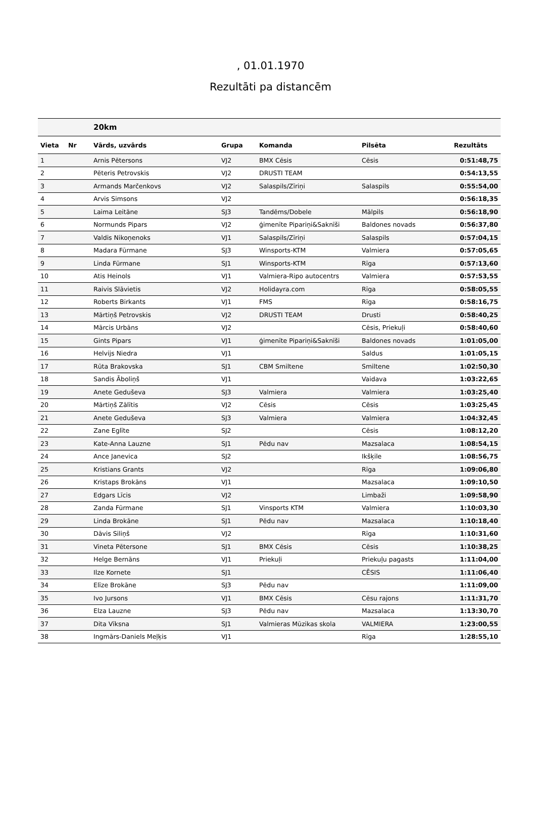, 01.01.1970
Rezultāti pa distancēm
| | | 20km | | | | |
| --- | --- | --- | --- | --- | --- | --- |
| Vieta | Nr | Vārds, uzvārds | Grupa | Komanda | Pilsēta | Rezultāts |
| 1 | | Arnis Pētersons | VJ2 | BMX Cēsis | Cēsis | 0:51:48,75 |
| 2 | | Pēteris Petrovskis | VJ2 | DRUSTI TEAM | | 0:54:13,55 |
| 3 | | Armands Marčenkovs | VJ2 | Salaspils/Zīriņi | Salaspils | 0:55:54,00 |
| 4 | | Arvis Simsons | VJ2 | | | 0:56:18,35 |
| 5 | | Laima Leitāne | SJ3 | Tandēms/Dobele | Mālpils | 0:56:18,90 |
| 6 | | Normunds Pipars | VJ2 | ģimenīte Pipariņi&Saknīši | Baldones novads | 0:56:37,80 |
| 7 | | Valdis Nikoņenoks | VJ1 | Salaspils/Zīriņi | Salaspils | 0:57:04,15 |
| 8 | | Madara Fūrmane | SJ3 | Winsports-KTM | Valmiera | 0:57:05,65 |
| 9 | | Linda Fūrmane | SJ1 | Winsports-KTM | Rīga | 0:57:13,60 |
| 10 | | Atis Heinols | VJ1 | Valmiera-Ripo autocentrs | Valmiera | 0:57:53,55 |
| 11 | | Raivis Slāvietis | VJ2 | Holidayra.com | Rīga | 0:58:05,55 |
| 12 | | Roberts Birkants | VJ1 | FMS | Rīga | 0:58:16,75 |
| 13 | | Mārtiņš Petrovskis | VJ2 | DRUSTI TEAM | Drusti | 0:58:40,25 |
| 14 | | Mārcis Urbāns | VJ2 | | Cēsis, Priekuļi | 0:58:40,60 |
| 15 | | Gints Pipars | VJ1 | ģimenīte Pipariņi&Saknīši | Baldones novads | 1:01:05,00 |
| 16 | | Helvijs Niedra | VJ1 | | Saldus | 1:01:05,15 |
| 17 | | Rūta Brakovska | SJ1 | CBM Smiltene | Smiltene | 1:02:50,30 |
| 18 | | Sandis Āboliņš | VJ1 | | Vaidava | 1:03:22,65 |
| 19 | | Anete Geduševa | SJ3 | Valmiera | Valmiera | 1:03:25,40 |
| 20 | | Mārtiņš Zālītis | VJ2 | Cēsis | Cēsis | 1:03:25,45 |
| 21 | | Anete Geduševa | SJ3 | Valmiera | Valmiera | 1:04:32,45 |
| 22 | | Zane Eglīte | SJ2 | | Cēsis | 1:08:12,20 |
| 23 | | Kate-Anna Lauzne | SJ1 | Pēdu nav | Mazsalaca | 1:08:54,15 |
| 24 | | Ance Janevica | SJ2 | | Ikšķile | 1:08:56,75 |
| 25 | | Kristians Grants | VJ2 | | Rīga | 1:09:06,80 |
| 26 | | Kristaps Brokāns | VJ1 | | Mazsalaca | 1:09:10,50 |
| 27 | | Edgars Līcis | VJ2 | | Limbaži | 1:09:58,90 |
| 28 | | Zanda Fūrmane | SJ1 | Vinsports KTM | Valmiera | 1:10:03,30 |
| 29 | | Linda Brokāne | SJ1 | Pēdu nav | Mazsalaca | 1:10:18,40 |
| 30 | | Dāvis Siliņš | VJ2 | | Rīga | 1:10:31,60 |
| 31 | | Vineta Pētersone | SJ1 | BMX Cēsis | Cēsis | 1:10:38,25 |
| 32 | | Helge Bernāns | VJ1 | Priekuļi | Priekuļu pagasts | 1:11:04,00 |
| 33 | | Ilze Kornete | SJ1 | | CĒSIS | 1:11:06,40 |
| 34 | | Elīze Brokāne | SJ3 | Pēdu nav | | 1:11:09,00 |
| 35 | | Ivo Jursons | VJ1 | BMX Cēsis | Cēsu rajons | 1:11:31,70 |
| 36 | | Elza Lauzne | SJ3 | Pēdu nav | Mazsalaca | 1:13:30,70 |
| 37 | | Dita Vīksna | SJ1 | Valmieras Mūzikas skola | VALMIERA | 1:23:00,55 |
| 38 | | Ingmārs-Daniels Meļķis | VJ1 | | Rīga | 1:28:55,10 |